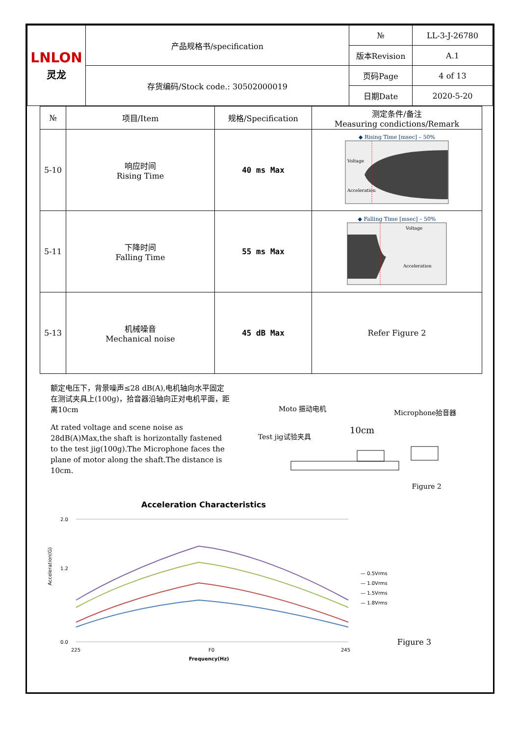| LNLON 灵龙 | 产品规格书/specification | № | LL-3-J-26780 |
| | | 版本Revision | A.1 |
| | 存货编码/Stock code.: 30502000019 | 页码Page | 4 of 13 |
| | | 日期Date | 2020-5-20 |
| № | 项目/Item | 规格/Specification | 测定条件/备注 Measuring condictions/Remark |
| --- | --- | --- | --- |
| 5-10 | 响应时间 Rising Time | 40 ms Max | ◆ Rising Time [msec] – 50% Voltage Acceleration |
| 5-11 | 下降时间 Falling Time | 55 ms Max | ◆ Falling Time [msec] – 50% Voltage Acceleration |
| 5-13 | 机械噪音 Mechanical noise | 45 dB Max | Refer Figure 2 |
额定电压下，背景噪声≤28 dB(A),电机轴向水平固定在测试夹具上(100g)，拾音器沿轴向正对电机平面，距离10cm
At rated voltage and scene noise as 28dB(A)Max,the shaft is horizontally fastened to the test jig(100g).The Microphone faces the plane of motor along the shaft.The distance is 10cm.
Moto 振动电机
Microphone拾音器
10cm
Test jig试验夹具
Figure 2
Acceleration Characteristics
2.0
1.2
0.0
Acceleration(G)
225
F0
245
Frequency(Hz)
— 0.5Vrms
— 1.0Vrms
— 1.5Vrms
— 1.8Vrms
Figure 3